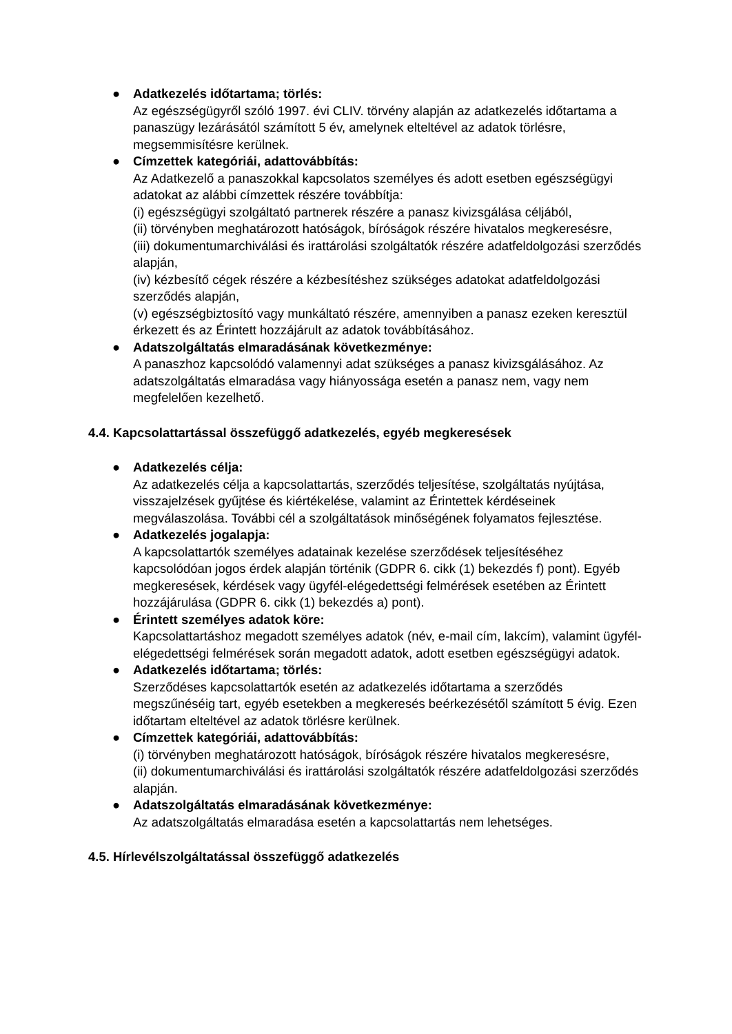● Adatkezelés időtartama; törlés:
Az egészségügyről szóló 1997. évi CLIV. törvény alapján az adatkezelés időtartama a panaszügy lezárásától számított 5 év, amelynek elteltével az adatok törlésre, megsemmisítésre kerülnek.
● Címzettek kategóriái, adattovábbítás:
Az Adatkezelő a panaszokkal kapcsolatos személyes és adott esetben egészségügyi adatokat az alábbi címzettek részére továbbítja:
(i) egészségügyi szolgáltató partnerek részére a panasz kivizsgálása céljából,
(ii) törvényben meghatározott hatóságok, bíróságok részére hivatalos megkeresésre,
(iii) dokumentumarchiválási és irattárolási szolgáltatók részére adatfeldolgozási szerződés alapján,
(iv) kézbesítő cégek részére a kézbesítéshez szükséges adatokat adatfeldolgozási szerződés alapján,
(v) egészségbiztosító vagy munkáltató részére, amennyiben a panasz ezeken keresztül érkezett és az Érintett hozzájárult az adatok továbbításához.
● Adatszolgáltatás elmaradásának következménye:
A panaszhoz kapcsolódó valamennyi adat szükséges a panasz kivizsgálásához. Az adatszolgáltatás elmaradása vagy hiányossága esetén a panasz nem, vagy nem megfelelően kezelhető.
4.4. Kapcsolattartással összefüggő adatkezelés, egyéb megkeresések
● Adatkezelés célja:
Az adatkezelés célja a kapcsolattartás, szerződés teljesítése, szolgáltatás nyújtása, visszajelzések gyűjtése és kiértékelése, valamint az Érintettek kérdéseinek megválaszolása. További cél a szolgáltatások minőségének folyamatos fejlesztése.
● Adatkezelés jogalapja:
A kapcsolattartók személyes adatainak kezelése szerződések teljesítéséhez kapcsolódóan jogos érdek alapján történik (GDPR 6. cikk (1) bekezdés f) pont). Egyéb megkeresések, kérdések vagy ügyfél-elégedettségi felmérések esetében az Érintett hozzájárulása (GDPR 6. cikk (1) bekezdés a) pont).
● Érintett személyes adatok köre:
Kapcsolattartáshoz megadott személyes adatok (név, e-mail cím, lakcím), valamint ügyfél-elégedettségi felmérések során megadott adatok, adott esetben egészségügyi adatok.
● Adatkezelés időtartama; törlés:
Szerződéses kapcsolattartók esetén az adatkezelés időtartama a szerződés megszűnéséig tart, egyéb esetekben a megkeresés beérkezésétől számított 5 évig. Ezen időtartam elteltével az adatok törlésre kerülnek.
● Címzettek kategóriái, adattovábbítás:
(i) törvényben meghatározott hatóságok, bíróságok részére hivatalos megkeresésre,
(ii) dokumentumarchiválási és irattárolási szolgáltatók részére adatfeldolgozási szerződés alapján.
● Adatszolgáltatás elmaradásának következménye:
Az adatszolgáltatás elmaradása esetén a kapcsolattartás nem lehetséges.
4.5. Hírlevélszolgáltatással összefüggő adatkezelés